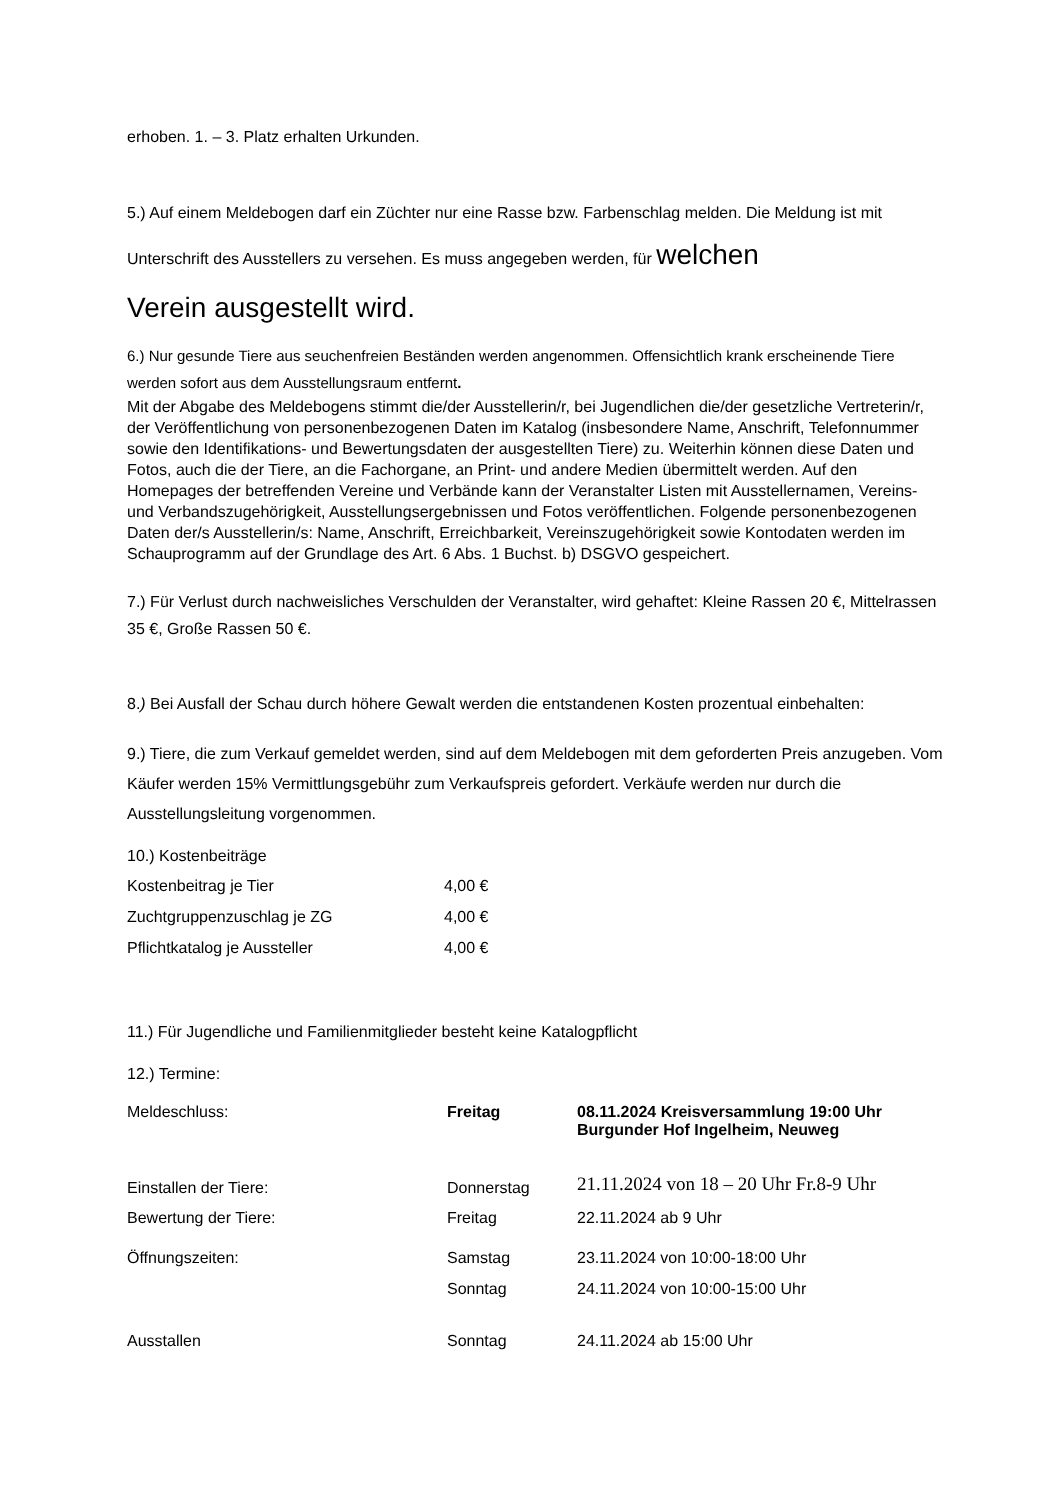erhoben. 1. – 3. Platz erhalten Urkunden.
5.) Auf einem Meldebogen darf ein Züchter nur eine Rasse bzw. Farbenschlag melden. Die Meldung ist mit Unterschrift des Ausstellers zu versehen. Es muss angegeben werden, für welchen
Verein ausgestellt wird.
6.) Nur gesunde Tiere aus seuchenfreien Beständen werden angenommen. Offensichtlich krank erscheinende Tiere werden sofort aus dem Ausstellungsraum entfernt.
Mit der Abgabe des Meldebogens stimmt die/der Ausstellerin/r, bei Jugendlichen die/der gesetzliche Vertreterin/r, der Veröffentlichung von personenbezogenen Daten im Katalog (insbesondere Name, Anschrift, Telefonnummer sowie den Identifikations- und Bewertungsdaten der ausgestellten Tiere) zu. Weiterhin können diese Daten und Fotos, auch die der Tiere, an die Fachorgane, an Print- und andere Medien übermittelt werden. Auf den Homepages der betreffenden Vereine und Verbände kann der Veranstalter Listen mit Ausstellernamen, Vereins- und Verbandszugehörigkeit, Ausstellungsergebnissen und Fotos veröffentlichen. Folgende personenbezogenen Daten der/s Ausstellerin/s: Name, Anschrift, Erreichbarkeit, Vereinszugehörigkeit sowie Kontodaten werden im Schauprogramm auf der Grundlage des Art. 6 Abs. 1 Buchst. b) DSGVO gespeichert.
7.) Für Verlust durch nachweisliches Verschulden der Veranstalter, wird gehaftet: Kleine Rassen 20 €, Mittelrassen 35 €, Große Rassen 50 €.
8.) Bei Ausfall der Schau durch höhere Gewalt werden die entstandenen Kosten prozentual einbehalten:
9.) Tiere, die zum Verkauf gemeldet werden, sind auf dem Meldebogen mit dem geforderten Preis anzugeben. Vom Käufer werden 15% Vermittlungsgebühr zum Verkaufspreis gefordert. Verkäufe werden nur durch die Ausstellungsleitung vorgenommen.
10.) Kostenbeiträge
| Kostenbeitrag je Tier | 4,00 € |
| Zuchtgruppenzuschlag je ZG | 4,00 € |
| Pflichtkatalog je Aussteller | 4,00 € |
11.) Für Jugendliche und Familienmitglieder besteht keine Katalogpflicht
12.) Termine:
| Meldeschluss: | Freitag | 08.11.2024 Kreisversammlung 19:00 Uhr Burgunder Hof Ingelheim, Neuweg |
| Einstallen der Tiere: | Donnerstag | 21.11.2024 von 18 – 20 Uhr Fr.8-9 Uhr |
| Bewertung der Tiere: | Freitag | 22.11.2024 ab 9 Uhr |
| Öffnungszeiten: | Samstag | 23.11.2024 von 10:00-18:00 Uhr |
| | Sonntag | 24.11.2024 von 10:00-15:00 Uhr |
| Ausstallen | Sonntag | 24.11.2024 ab 15:00 Uhr |